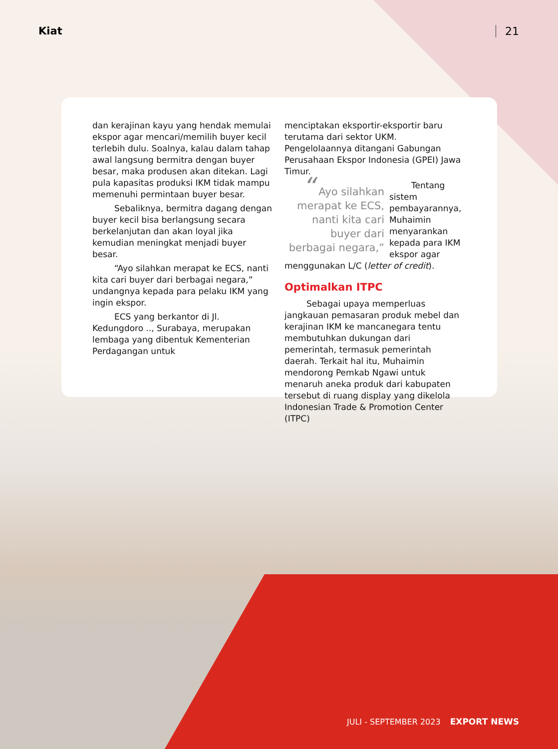Kiat 21
dan kerajinan kayu yang hendak memulai ekspor agar mencari/memilih buyer kecil terlebih dulu. Soalnya, kalau dalam tahap awal langsung bermitra dengan buyer besar, maka produsen akan ditekan. Lagi pula kapasitas produksi IKM tidak mampu memenuhi permintaan buyer besar.
Sebaliknya, bermitra dagang dengan buyer kecil bisa berlangsung secara berkelanjutan dan akan loyal jika kemudian meningkat menjadi buyer besar.
“Ayo silahkan merapat ke ECS, nanti kita cari buyer dari berbagai negara,” undangnya kepada para pelaku IKM yang ingin ekspor.
ECS yang berkantor di Jl. Kedungdoro .., Surabaya, merupakan lembaga yang dibentuk Kementerian Perdagangan untuk
menciptakan eksportir-eksportir baru terutama dari sektor UKM. Pengelolaannya ditangani Gabungan Perusahaan Ekspor Indonesia (GPEI) Jawa Timur.
“ Ayo silahkan merapat ke ECS, nanti kita cari buyer dari berbagai negara,”
Tentang sistem pembayarannya, Muhaimin menyarankan kepada para IKM ekspor agar menggunakan L/C (letter of credit).
Optimalkan ITPC
Sebagai upaya memperluas jangkauan pemasaran produk mebel dan kerajinan IKM ke mancanegara tentu membutuhkan dukungan dari pemerintah, termasuk pemerintah daerah. Terkait hal itu, Muhaimin mendorong Pemkab Ngawi untuk menaruh aneka produk dari kabupaten tersebut di ruang display yang dikelola Indonesian Trade & Promotion Center (ITPC)
JULI - SEPTEMBER 2023 EXPORT NEWS